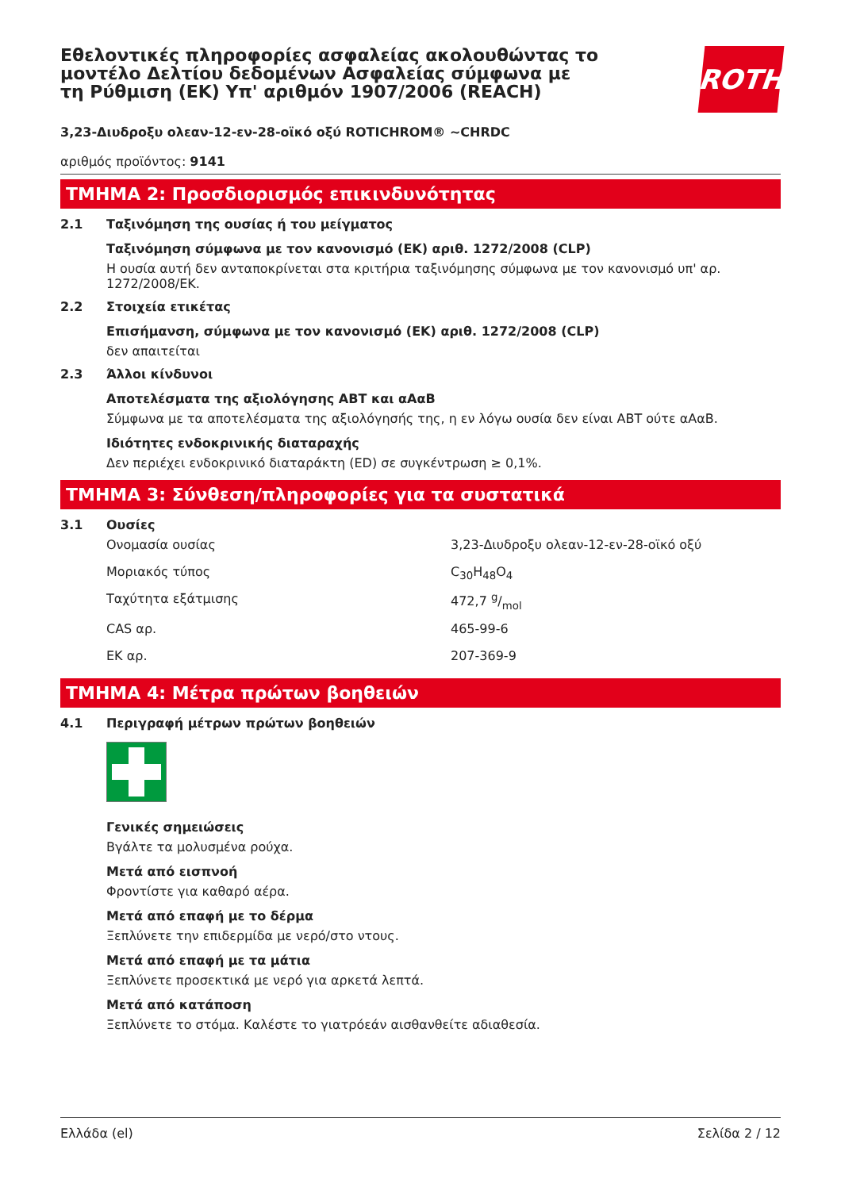Εθελοντικές πληροφορίες ασφαλείας ακολουθώντας το μοντέλο Δελτίου δεδομένων Ασφαλείας σύμφωνα με τη Ρύθμιση (ΕΚ) Υπ' αριθμόν 1907/2006 (REACH)
ROTH
3,23-Διυδροξυ ολεαν-12-εν-28-οϊκό οξύ ROTICHROM® ~CHRDC
αριθμός προϊόντος: 9141
ΤΜΗΜΑ 2: Προσδιορισμός επικινδυνότητας
2.1 Ταξινόμηση της ουσίας ή του μείγματος
Ταξινόμηση σύμφωνα με τον κανονισμό (ΕΚ) αριθ. 1272/2008 (CLP)
Η ουσία αυτή δεν ανταποκρίνεται στα κριτήρια ταξινόμησης σύμφωνα με τον κανονισμό υπ' αρ. 1272/2008/ΕΚ.
2.2 Στοιχεία ετικέτας
Επισήμανση, σύμφωνα με τον κανονισμό (ΕΚ) αριθ. 1272/2008 (CLP)
δεν απαιτείται
2.3 Άλλοι κίνδυνοι
Αποτελέσματα της αξιολόγησης ΑΒΤ και αΑαΒ
Σύμφωνα με τα αποτελέσματα της αξιολόγησής της, η εν λόγω ουσία δεν είναι ΑΒΤ ούτε αΑαΒ.
Ιδιότητες ενδοκρινικής διαταραχής
Δεν περιέχει ενδοκρινικό διαταράκτη (ED) σε συγκέντρωση ≥ 0,1%.
ΤΜΗΜΑ 3: Σύνθεση/πληροφορίες για τα συστατικά
3.1 Ουσίες
| Ονομασία ουσίας | 3,23-Διυδροξυ ολεαν-12-εν-28-οϊκό οξύ |
| Μοριακός τύπος | C<sub>30</sub>H<sub>48</sub>O<sub>4</sub> |
| Ταχύτητα εξάτμισης | 472,7 g/mol |
| CAS αρ. | 465-99-6 |
| ΕΚ αρ. | 207-369-9 |
ΤΜΗΜΑ 4: Μέτρα πρώτων βοηθειών
4.1 Περιγραφή μέτρων πρώτων βοηθειών
Γενικές σημειώσεις
Βγάλτε τα μολυσμένα ρούχα.
Μετά από εισπνοή
Φροντίστε για καθαρό αέρα.
Μετά από επαφή με το δέρμα
Ξεπλύνετε την επιδερμίδα με νερό/στο ντους.
Μετά από επαφή με τα μάτια
Ξεπλύνετε προσεκτικά με νερό για αρκετά λεπτά.
Μετά από κατάποση
Ξεπλύνετε το στόμα. Καλέστε το γιατρόεάν αισθανθείτε αδιαθεσία.
Ελλάδα (el) Σελίδα 2 / 12